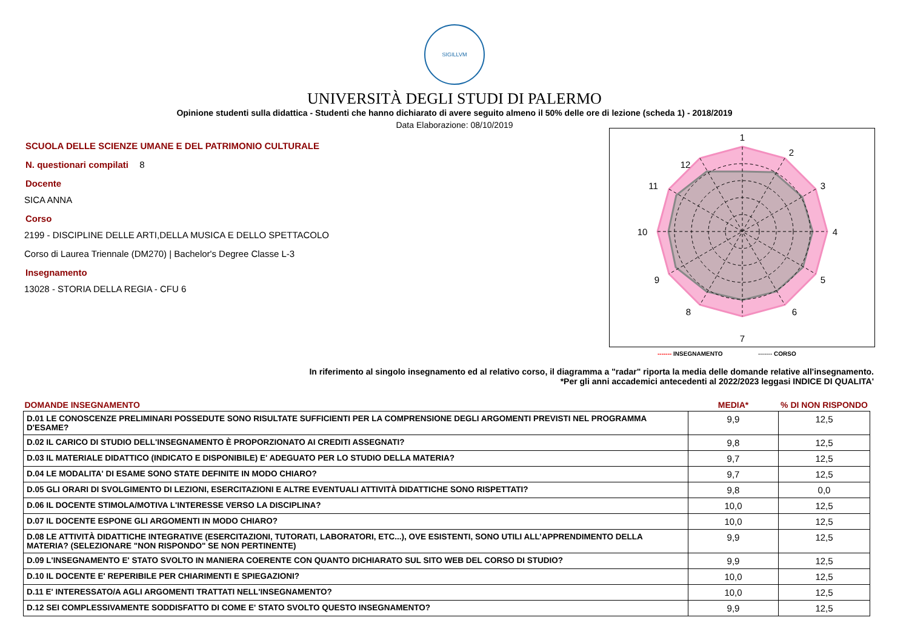SIGILLVM
UNIVERSITÀ DEGLI STUDI DI PALERMO
Opinione studenti sulla didattica - Studenti che hanno dichiarato di avere seguito almeno il 50% delle ore di lezione (scheda 1) - 2018/2019
Data Elaborazione: 08/10/2019
SCUOLA DELLE SCIENZE UMANE E DEL PATRIMONIO CULTURALE
N. questionari compilati 8
Docente
SICA ANNA
Corso
2199 - DISCIPLINE DELLE ARTI,DELLA MUSICA E DELLO SPETTACOLO
Corso di Laurea Triennale (DM270) | Bachelor's Degree Classe L-3
Insegnamento
13028 - STORIA DELLA REGIA - CFU 6
1
2
3
4
5
6
7
8
9
10
11
12
------- INSEGNAMENTO ------- CORSO
In riferimento al singolo insegnamento ed al relativo corso, il diagramma a "radar" riporta la media delle domande relative all'insegnamento.
*Per gli anni accademici antecedenti al 2022/2023 leggasi INDICE DI QUALITA'
| DOMANDE INSEGNAMENTO | MEDIA* | % DI NON RISPONDO |
| --- | --- | --- |
| D.01 LE CONOSCENZE PRELIMINARI POSSEDUTE SONO RISULTATE SUFFICIENTI PER LA COMPRENSIONE DEGLI ARGOMENTI PREVISTI NEL PROGRAMMA D'ESAME? | 9,9 | 12,5 |
| D.02 IL CARICO DI STUDIO DELL'INSEGNAMENTO È PROPORZIONATO AI CREDITI ASSEGNATI? | 9,8 | 12,5 |
| D.03 IL MATERIALE DIDATTICO (INDICATO E DISPONIBILE) E' ADEGUATO PER LO STUDIO DELLA MATERIA? | 9,7 | 12,5 |
| D.04 LE MODALITA' DI ESAME SONO STATE DEFINITE IN MODO CHIARO? | 9,7 | 12,5 |
| D.05 GLI ORARI DI SVOLGIMENTO DI LEZIONI, ESERCITAZIONI E ALTRE EVENTUALI ATTIVITÀ DIDATTICHE SONO RISPETTATI? | 9,8 | 0,0 |
| D.06 IL DOCENTE STIMOLA/MOTIVA L'INTERESSE VERSO LA DISCIPLINA? | 10,0 | 12,5 |
| D.07 IL DOCENTE ESPONE GLI ARGOMENTI IN MODO CHIARO? | 10,0 | 12,5 |
| D.08 LE ATTIVITÀ DIDATTICHE INTEGRATIVE (ESERCITAZIONI, TUTORATI, LABORATORI, ETC...), OVE ESISTENTI, SONO UTILI ALL’APPRENDIMENTO DELLA MATERIA? (SELEZIONARE "NON RISPONDO" SE NON PERTINENTE) | 9,9 | 12,5 |
| D.09 L'INSEGNAMENTO E' STATO SVOLTO IN MANIERA COERENTE CON QUANTO DICHIARATO SUL SITO WEB DEL CORSO DI STUDIO? | 9,9 | 12,5 |
| D.10 IL DOCENTE E' REPERIBILE PER CHIARIMENTI E SPIEGAZIONI? | 10,0 | 12,5 |
| D.11 E' INTERESSATO/A AGLI ARGOMENTI TRATTATI NELL'INSEGNAMENTO? | 10,0 | 12,5 |
| D.12 SEI COMPLESSIVAMENTE SODDISFATTO DI COME E' STATO SVOLTO QUESTO INSEGNAMENTO? | 9,9 | 12,5 |